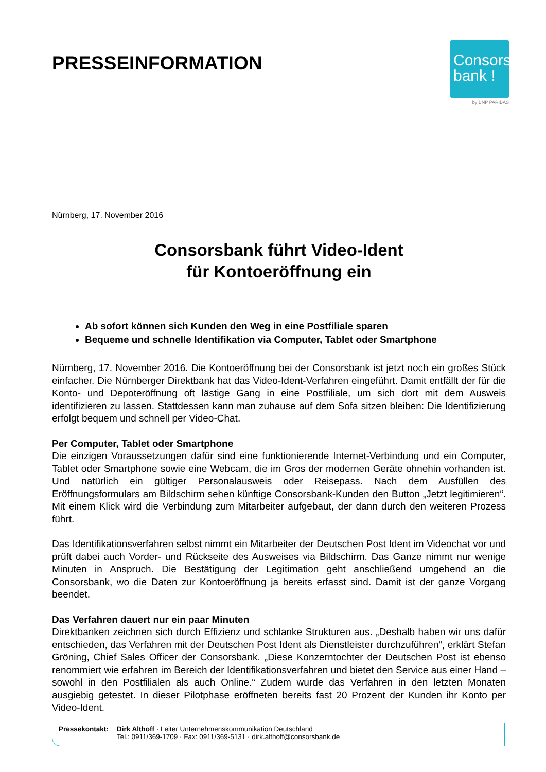PRESSEINFORMATION
Consors
bank !
by BNP PARIBAS
Nürnberg, 17. November 2016
Consorsbank führt Video-Ident
für Kontoeröffnung ein
Ab sofort können sich Kunden den Weg in eine Postfiliale sparen
Bequeme und schnelle Identifikation via Computer, Tablet oder Smartphone
Nürnberg, 17. November 2016. Die Kontoeröffnung bei der Consorsbank ist jetzt noch ein großes Stück einfacher. Die Nürnberger Direktbank hat das Video-Ident-Verfahren eingeführt. Damit entfällt der für die Konto- und Depoteröffnung oft lästige Gang in eine Postfiliale, um sich dort mit dem Ausweis identifizieren zu lassen. Stattdessen kann man zuhause auf dem Sofa sitzen bleiben: Die Identifizierung erfolgt bequem und schnell per Video-Chat.
Per Computer, Tablet oder Smartphone
Die einzigen Voraussetzungen dafür sind eine funktionierende Internet-Verbindung und ein Computer, Tablet oder Smartphone sowie eine Webcam, die im Gros der modernen Geräte ohnehin vorhanden ist. Und natürlich ein gültiger Personalausweis oder Reisepass. Nach dem Ausfüllen des Eröffnungsformulars am Bildschirm sehen künftige Consorsbank-Kunden den Button „Jetzt legitimieren“. Mit einem Klick wird die Verbindung zum Mitarbeiter aufgebaut, der dann durch den weiteren Prozess führt.
Das Identifikationsverfahren selbst nimmt ein Mitarbeiter der Deutschen Post Ident im Videochat vor und prüft dabei auch Vorder- und Rückseite des Ausweises via Bildschirm. Das Ganze nimmt nur wenige Minuten in Anspruch. Die Bestätigung der Legitimation geht anschließend umgehend an die Consorsbank, wo die Daten zur Kontoeröffnung ja bereits erfasst sind. Damit ist der ganze Vorgang beendet.
Das Verfahren dauert nur ein paar Minuten
Direktbanken zeichnen sich durch Effizienz und schlanke Strukturen aus. „Deshalb haben wir uns dafür entschieden, das Verfahren mit der Deutschen Post Ident als Dienstleister durchzuführen“, erklärt Stefan Gröning, Chief Sales Officer der Consorsbank. „Diese Konzerntochter der Deutschen Post ist ebenso renommiert wie erfahren im Bereich der Identifikationsverfahren und bietet den Service aus einer Hand – sowohl in den Postfilialen als auch Online.“ Zudem wurde das Verfahren in den letzten Monaten ausgiebig getestet. In dieser Pilotphase eröffneten bereits fast 20 Prozent der Kunden ihr Konto per Video-Ident.
Pressekontakt:
Dirk Althoff · Leiter Unternehmenskommunikation Deutschland
Tel.: 0911/369-1709 · Fax: 0911/369-5131 · dirk.althoff@consorsbank.de